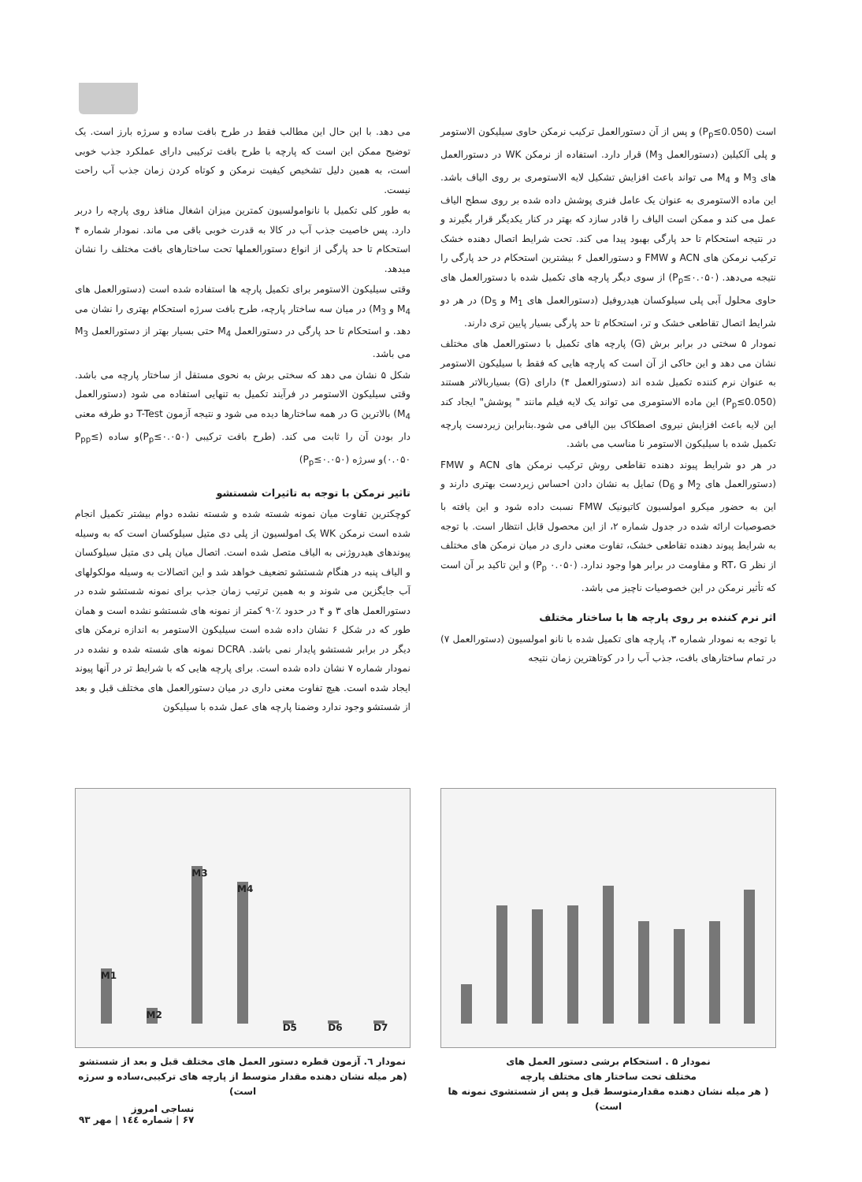است (P<sub>p</sub>≤0.050) و پس از آن دستورالعمل ترکیب نرمکن حاوی سیلیکون الاستومر و پلی آلکیلین (دستورالعمل M<sub>3</sub>) قرار دارد. استفاده از نرمکن WK در دستورالعمل های M<sub>3</sub> و M<sub>4</sub> می تواند باعث افزایش تشکیل لایه الاستومری بر روی الیاف باشد. این ماده الاستومری به عنوان یک عامل فنری پوشش داده شده بر روی سطح الیاف عمل می کند و ممکن است الیاف را قادر سازد که بهتر در کنار یکدیگر قرار بگیرند و در نتیجه استحکام تا حد پارگی بهبود پیدا می کند. تحت شرایط اتصال دهنده خشک ترکیب نرمکن های ACN و FMW و دستورالعمل ۶ بیشترین استحکام در حد پارگی را نتیجه می‌دهد. (P<sub>p</sub>≤۰.۰۵۰) از سوی دیگر پارچه های تکمیل شده با دستورالعمل های حاوی محلول آبی پلی سیلوکسان هیدروفیل (دستورالعمل های M<sub>1</sub> و D<sub>5</sub>) در هر دو شرایط اتصال تقاطعی خشک و تر، استحکام تا حد پارگی بسیار پایین تری دارند.
نمودار ۵ سختی در برابر برش (G) پارچه های تکمیل با دستورالعمل های مختلف نشان می دهد و این حاکی از آن است که پارچه هایی که فقط با سیلیکون الاستومر به عنوان نرم کننده تکمیل شده اند (دستورالعمل ۴) دارای (G) بسیاربالاتر هستند (P<sub>p</sub>≤0.050) این ماده الاستومری می تواند یک لایه فیلم مانند " پوشش" ایجاد کند این لایه باعث افزایش نیروی اصطکاک بین الیافی می شود.بنابراین زیردست پارچه تکمیل شده با سیلیکون الاستومر نا مناسب می باشد.
در هر دو شرایط پیوند دهنده تقاطعی روش ترکیب نرمکن های ACN و FMW (دستورالعمل های M<sub>2</sub> و D<sub>6</sub>) تمایل به نشان دادن احساس زیردست بهتری دارند و این به حضور میکرو امولسیون کاتیونیک FMW نسبت داده شود و این یافته با خصوصیات ارائه شده در جدول شماره ۲، از این محصول قابل انتظار است. با توجه به شرایط پیوند دهنده تقاطعی خشک، تفاوت معنی داری در میان نرمکن های مختلف از نظر RT، G و مقاومت در برابر هوا وجود ندارد. (P<sub>p</sub> ۰.۰۵۰) و این تاکید بر آن است که تأثیر نرمکن در این خصوصیات ناچیز می باشد.
اثر نرم کننده بر روی پارچه ها با ساختار مختلف
با توجه به نمودار شماره ۳، پارچه های تکمیل شده با نانو امولسیون (دستورالعمل ۷) در تمام ساختارهای بافت، جذب آب را در کوتاهترین زمان نتیجه
می دهد. با این حال این مطالب فقط در طرح بافت ساده و سرژه بارز است. یک توضیح ممکن این است که پارچه با طرح بافت ترکیبی دارای عملکرد جذب خوبی است، به همین دلیل تشخیص کیفیت نرمکن و کوتاه کردن زمان جذب آب راحت نیست.
به طور کلی تکمیل با نانوامولسیون کمترین میزان اشغال منافذ روی پارچه را دربر دارد. پس خاصیت جذب آب در کالا به قدرت خوبی باقی می ماند. نمودار شماره ۴ استحکام تا حد پارگی از انواع دستورالعملها تحت ساختارهای بافت مختلف را نشان میدهد.
وقتی سیلیکون الاستومر برای تکمیل پارچه ها استفاده شده است (دستورالعمل های M<sub>4</sub> و M<sub>3</sub>) در میان سه ساختار پارچه، طرح بافت سرژه استحکام بهتری را نشان می دهد. و استحکام تا حد پارگی در دستورالعمل M<sub>4</sub> حتی بسیار بهتر از دستورالعمل M<sub>3</sub> می باشد.
شکل ۵ نشان می دهد که سختی برش به نحوی مستقل از ساختار پارچه می باشد. وقتی سیلیکون الاستومر در فرآیند تکمیل به تنهایی استفاده می شود (دستورالعمل M<sub>4</sub>) بالاترین G در همه ساختارها دیده می شود و نتیجه آزمون T-Test دو طرفه معنی دار بودن آن را ثابت می کند. (طرح بافت ترکیبی (P<sub>p</sub>≤۰.۰۵۰)و ساده (P<sub>pp</sub>≤ ۰.۰۵۰)و سرژه (P<sub>p</sub>≤۰.۰۵۰)
تاثیر نرمکن با توجه به تاثیرات شستشو
کوچکترین تفاوت میان نمونه شسته شده و شسته نشده دوام بیشتر تکمیل انجام شده است نرمکن WK یک امولسیون از پلی دی متیل سیلوکسان است که به وسیله پیوندهای هیدروژنی به الیاف متصل شده است. اتصال میان پلی دی متیل سیلوکسان و الیاف پنبه در هنگام شستشو تضعیف خواهد شد و این اتصالات به وسیله مولکولهای آب جایگزین می شوند و به همین ترتیب زمان جذب برای نمونه شستشو شده در دستورالعمل های ۳ و ۴ در حدود ٪۹۰ کمتر از نمونه های شستشو نشده است و همان طور که در شکل ۶ نشان داده شده است سیلیکون الاستومر به اندازه نرمکن های دیگر در برابر شستشو پایدار نمی باشد. DCRA نمونه های شسته شده و نشده در نمودار شماره ۷ نشان داده شده است. برای پارچه هایی که با شرایط تر در آنها پیوند ایجاد شده است. هیچ تفاوت معنی داری در میان دستورالعمل های مختلف قبل و بعد از شستشو وجود ندارد وضمنا پارچه های عمل شده با سیلیکون
نمودار ۵ . استحکام برشی دستور العمل های
مختلف تحت ساختار های مختلف پارچه
( هر میله نشان دهنده مقدارمتوسط قبل و پس از شستشوی نمونه ها است)
M1 M2 M3 M4 D5 D6 D7
نمودار ٦. آزمون قطره دستور العمل های مختلف قبل و بعد از شستشو
(هر میله نشان دهنده مقدار متوسط از پارچه های ترکیبی،ساده و سرژه است)
نساجی امروز
۶۷ | شماره ۱٤٤ | مهر ۹۳